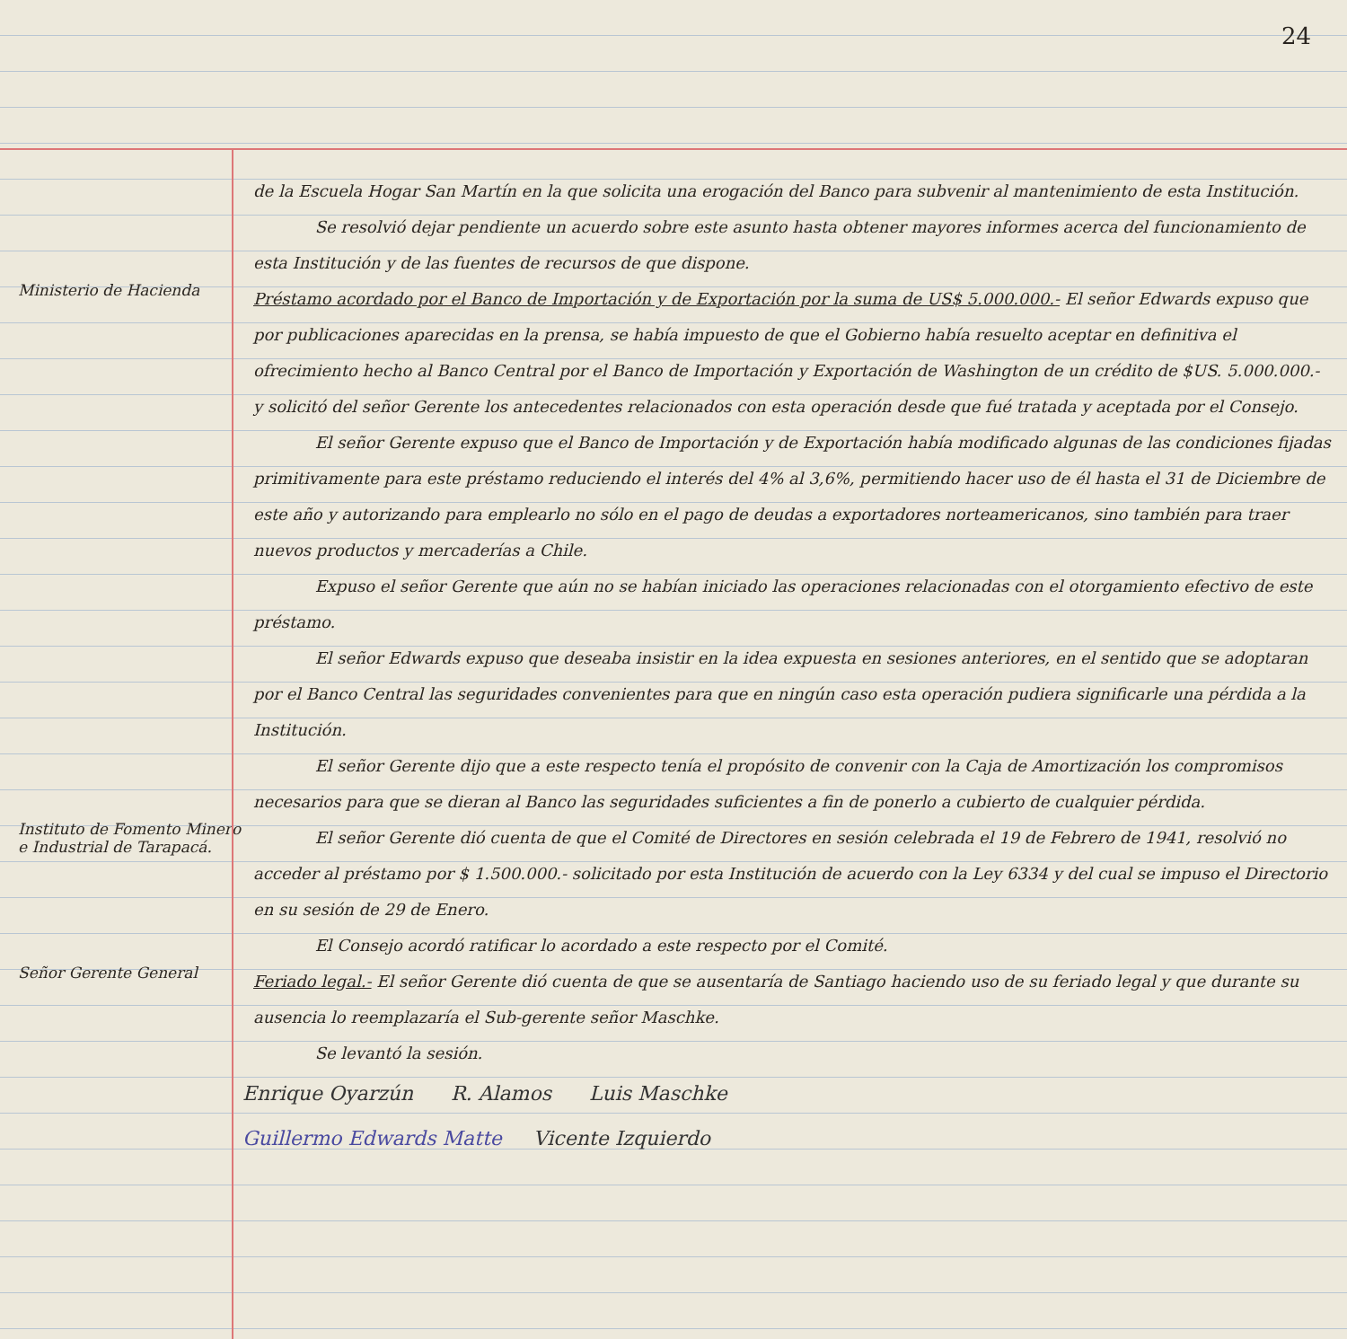24
de la Escuela Hogar San Martín en la que solicita una erogación del Banco para subvenir al mantenimiento de esta Institución.
Se resolvió dejar pendiente un acuerdo sobre este asunto hasta obtener mayores informes acerca del funcionamiento de esta Institución y de las fuentes de recursos de que dispone.
Ministerio de Hacienda
Préstamo acordado por el Banco de Importación y de Exportación por la suma de US$ 5.000.000.- El señor Edwards expuso que por publicaciones aparecidas en la prensa, se había impuesto de que el Gobierno había resuelto aceptar en definitiva el ofrecimiento hecho al Banco Central por el Banco de Importación y Exportación de Washington de un crédito de $US. 5.000.000.- y solicitó del señor Gerente los antecedentes relacionados con esta operación desde que fué tratada y aceptada por el Consejo.
El señor Gerente expuso que el Banco de Importación y de Exportación había modificado algunas de las condiciones fijadas primitivamente para este préstamo reduciendo el interés del 4% al 3,6%, permitiendo hacer uso de él hasta el 31 de Diciembre de este año y autorizando para emplearlo no sólo en el pago de deudas a exportadores norteamericanos, sino también para traer nuevos productos y mercaderías a Chile.
Expuso el señor Gerente que aún no se habían iniciado las operaciones relacionadas con el otorgamiento efectivo de este préstamo.
El señor Edwards expuso que deseaba insistir en la idea expuesta en sesiones anteriores, en el sentido que se adoptaran por el Banco Central las seguridades convenientes para que en ningún caso esta operación pudiera significarle una pérdida a la Institución.
El señor Gerente dijo que a este respecto tenía el propósito de convenir con la Caja de Amortización los compromisos necesarios para que se dieran al Banco las seguridades suficientes a fin de ponerlo a cubierto de cualquier pérdida.
Instituto de Fomento Minero e Industrial de Tarapacá.
El señor Gerente dió cuenta de que el Comité de Directores en sesión celebrada el 19 de Febrero de 1941, resolvió no acceder al préstamo por $ 1.500.000.- solicitado por esta Institución de acuerdo con la Ley 6334 y del cual se impuso el Directorio en su sesión de 29 de Enero.
El Consejo acordó ratificar lo acordado a este respecto por el Comité.
Señor Gerente General
Feriado legal.- El señor Gerente dió cuenta de que se ausentaría de Santiago haciendo uso de su feriado legal y que durante su ausencia lo reemplazaría el Sub-gerente señor Maschke.
Se levantó la sesión.
Enrique Oyarzún R. Alamos Luis Maschke
Guillermo Edwards Matte Vicente Izquierdo